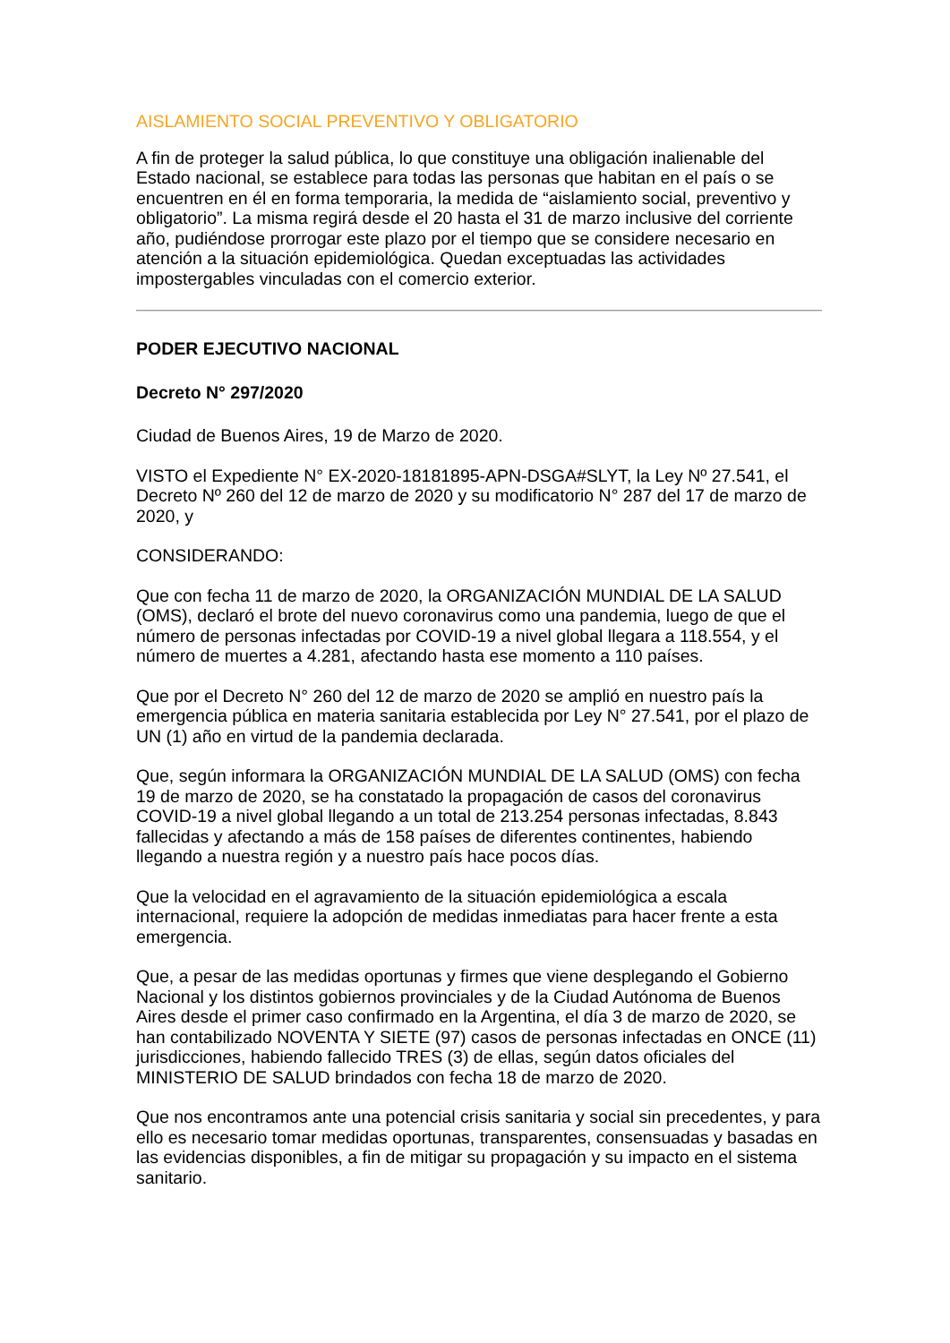AISLAMIENTO SOCIAL PREVENTIVO Y OBLIGATORIO
A fin de proteger la salud pública, lo que constituye una obligación inalienable del Estado nacional, se establece para todas las personas que habitan en el país o se encuentren en él en forma temporaria, la medida de “aislamiento social, preventivo y obligatorio”. La misma regirá desde el 20 hasta el 31 de marzo inclusive del corriente año, pudiéndose prorrogar este plazo por el tiempo que se considere necesario en atención a la situación epidemiológica. Quedan exceptuadas las actividades impostergables vinculadas con el comercio exterior.
PODER EJECUTIVO NACIONAL
Decreto N° 297/2020
Ciudad de Buenos Aires, 19 de Marzo de 2020.
VISTO el Expediente N° EX-2020-18181895-APN-DSGA#SLYT, la Ley Nº 27.541, el Decreto Nº 260 del 12 de marzo de 2020 y su modificatorio N° 287 del 17 de marzo de 2020, y
CONSIDERANDO:
Que con fecha 11 de marzo de 2020, la ORGANIZACIÓN MUNDIAL DE LA SALUD (OMS), declaró el brote del nuevo coronavirus como una pandemia, luego de que el número de personas infectadas por COVID-19 a nivel global llegara a 118.554, y el número de muertes a 4.281, afectando hasta ese momento a 110 países.
Que por el Decreto N° 260 del 12 de marzo de 2020 se amplió en nuestro país la emergencia pública en materia sanitaria establecida por Ley N° 27.541, por el plazo de UN (1) año en virtud de la pandemia declarada.
Que, según informara la ORGANIZACIÓN MUNDIAL DE LA SALUD (OMS) con fecha 19 de marzo de 2020, se ha constatado la propagación de casos del coronavirus COVID-19 a nivel global llegando a un total de 213.254 personas infectadas, 8.843 fallecidas y afectando a más de 158 países de diferentes continentes, habiendo llegando a nuestra región y a nuestro país hace pocos días.
Que la velocidad en el agravamiento de la situación epidemiológica a escala internacional, requiere la adopción de medidas inmediatas para hacer frente a esta emergencia.
Que, a pesar de las medidas oportunas y firmes que viene desplegando el Gobierno Nacional y los distintos gobiernos provinciales y de la Ciudad Autónoma de Buenos Aires desde el primer caso confirmado en la Argentina, el día 3 de marzo de 2020, se han contabilizado NOVENTA Y SIETE (97) casos de personas infectadas en ONCE (11) jurisdicciones, habiendo fallecido TRES (3) de ellas, según datos oficiales del MINISTERIO DE SALUD brindados con fecha 18 de marzo de 2020.
Que nos encontramos ante una potencial crisis sanitaria y social sin precedentes, y para ello es necesario tomar medidas oportunas, transparentes, consensuadas y basadas en las evidencias disponibles, a fin de mitigar su propagación y su impacto en el sistema sanitario.